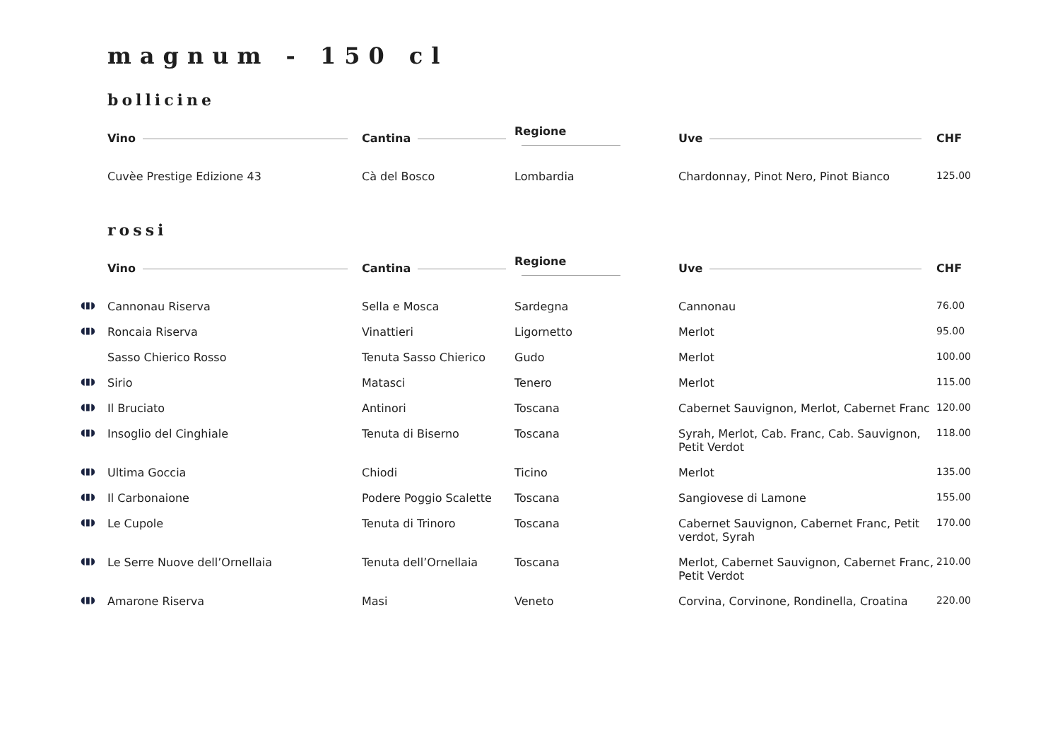magnum - 150 cl
bollicine
| | Vino | Cantina | Regione | Uve | CHF |
| --- | --- | --- | --- | --- | --- |
| | Cuvèe Prestige Edizione 43 | Cà del Bosco | Lombardia | Chardonnay, Pinot Nero, Pinot Bianco | 125.00 |
rossi
| | Vino | Cantina | Regione | Uve | CHF |
| --- | --- | --- | --- | --- | --- |
| ◖▮◗ | Cannonau Riserva | Sella e Mosca | Sardegna | Cannonau | 76.00 |
| ◖▮◗ | Roncaia Riserva | Vinattieri | Ligornetto | Merlot | 95.00 |
| | Sasso Chierico Rosso | Tenuta Sasso Chierico | Gudo | Merlot | 100.00 |
| ◖▮◗ | Sirio | Matasci | Tenero | Merlot | 115.00 |
| ◖▮◗ | Il Bruciato | Antinori | Toscana | Cabernet Sauvignon, Merlot, Cabernet Franc | 120.00 |
| ◖▮◗ | Insoglio del Cinghiale | Tenuta di Biserno | Toscana | Syrah, Merlot, Cab. Franc, Cab. Sauvignon, Petit Verdot | 118.00 |
| ◖▮◗ | Ultima Goccia | Chiodi | Ticino | Merlot | 135.00 |
| ◖▮◗ | Il Carbonaione | Podere Poggio Scalette | Toscana | Sangiovese di Lamone | 155.00 |
| ◖▮◗ | Le Cupole | Tenuta di Trinoro | Toscana | Cabernet Sauvignon, Cabernet Franc, Petit verdot, Syrah | 170.00 |
| ◖▮◗ | Le Serre Nuove dell’Ornellaia | Tenuta dell’Ornellaia | Toscana | Merlot, Cabernet Sauvignon, Cabernet Franc, Petit Verdot | 210.00 |
| ◖▮◗ | Amarone Riserva | Masi | Veneto | Corvina, Corvinone, Rondinella, Croatina | 220.00 |